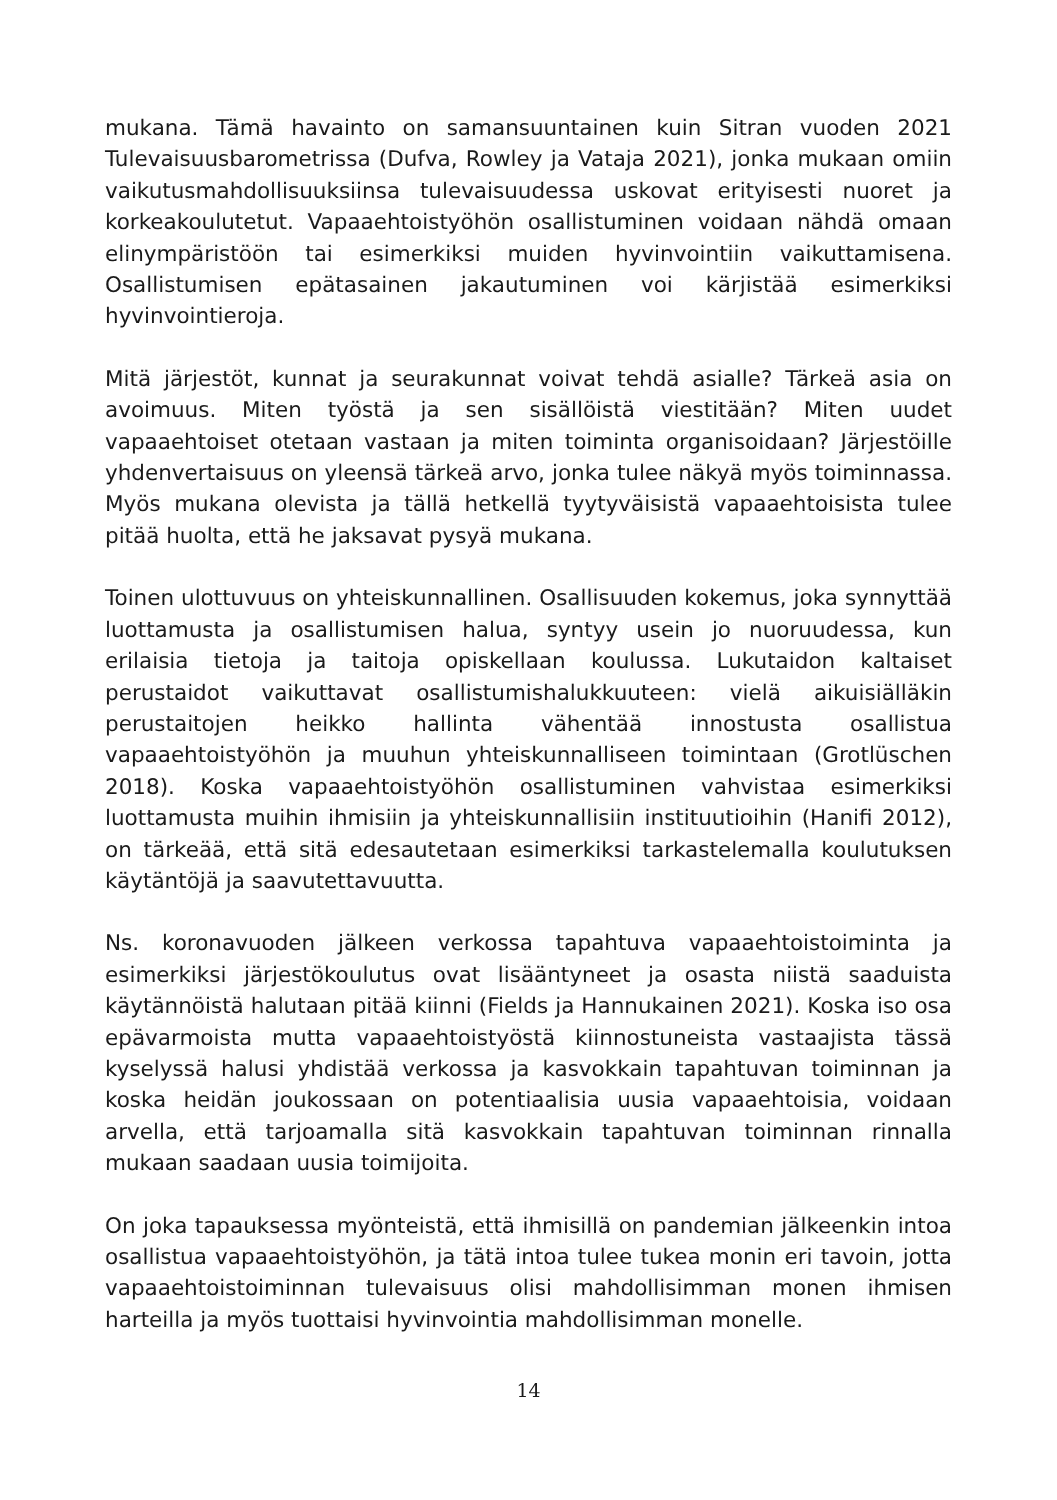mukana. Tämä havainto on samansuuntainen kuin Sitran vuoden 2021 Tulevaisuusbarometrissa (Dufva, Rowley ja Vataja 2021), jonka mukaan omiin vaikutusmahdollisuuksiinsa tulevaisuudessa uskovat erityisesti nuoret ja korkeakoulutetut. Vapaaehtoistyöhön osallistuminen voidaan nähdä omaan elinympäristöön tai esimerkiksi muiden hyvinvointiin vaikuttamisena. Osallistumisen epätasainen jakautuminen voi kärjistää esimerkiksi hyvinvointieroja.
Mitä järjestöt, kunnat ja seurakunnat voivat tehdä asialle? Tärkeä asia on avoimuus. Miten työstä ja sen sisällöistä viestitään? Miten uudet vapaaehtoiset otetaan vastaan ja miten toiminta organisoidaan? Järjestöille yhdenvertaisuus on yleensä tärkeä arvo, jonka tulee näkyä myös toiminnassa. Myös mukana olevista ja tällä hetkellä tyytyväisistä vapaaehtoisista tulee pitää huolta, että he jaksavat pysyä mukana.
Toinen ulottuvuus on yhteiskunnallinen. Osallisuuden kokemus, joka synnyttää luottamusta ja osallistumisen halua, syntyy usein jo nuoruudessa, kun erilaisia tietoja ja taitoja opiskellaan koulussa. Lukutaidon kaltaiset perustaidot vaikuttavat osallistumishalukkuuteen: vielä aikuisiälläkin perustaitojen heikko hallinta vähentää innostusta osallistua vapaaehtoistyöhön ja muuhun yhteiskunnalliseen toimintaan (Grotlüschen 2018). Koska vapaaehtoistyöhön osallistuminen vahvistaa esimerkiksi luottamusta muihin ihmisiin ja yhteiskunnallisiin instituutioihin (Hanifi 2012), on tärkeää, että sitä edesautetaan esimerkiksi tarkastelemalla koulutuksen käytäntöjä ja saavutettavuutta.
Ns. koronavuoden jälkeen verkossa tapahtuva vapaaehtoistoiminta ja esimerkiksi järjestökoulutus ovat lisääntyneet ja osasta niistä saaduista käytännöistä halutaan pitää kiinni (Fields ja Hannukainen 2021). Koska iso osa epävarmoista mutta vapaaehtoistyöstä kiinnostuneista vastaajista tässä kyselyssä halusi yhdistää verkossa ja kasvokkain tapahtuvan toiminnan ja koska heidän joukossaan on potentiaalisia uusia vapaaehtoisia, voidaan arvella, että tarjoamalla sitä kasvokkain tapahtuvan toiminnan rinnalla mukaan saadaan uusia toimijoita.
On joka tapauksessa myönteistä, että ihmisillä on pandemian jälkeenkin intoa osallistua vapaaehtoistyöhön, ja tätä intoa tulee tukea monin eri tavoin, jotta vapaaehtoistoiminnan tulevaisuus olisi mahdollisimman monen ihmisen harteilla ja myös tuottaisi hyvinvointia mahdollisimman monelle.
14